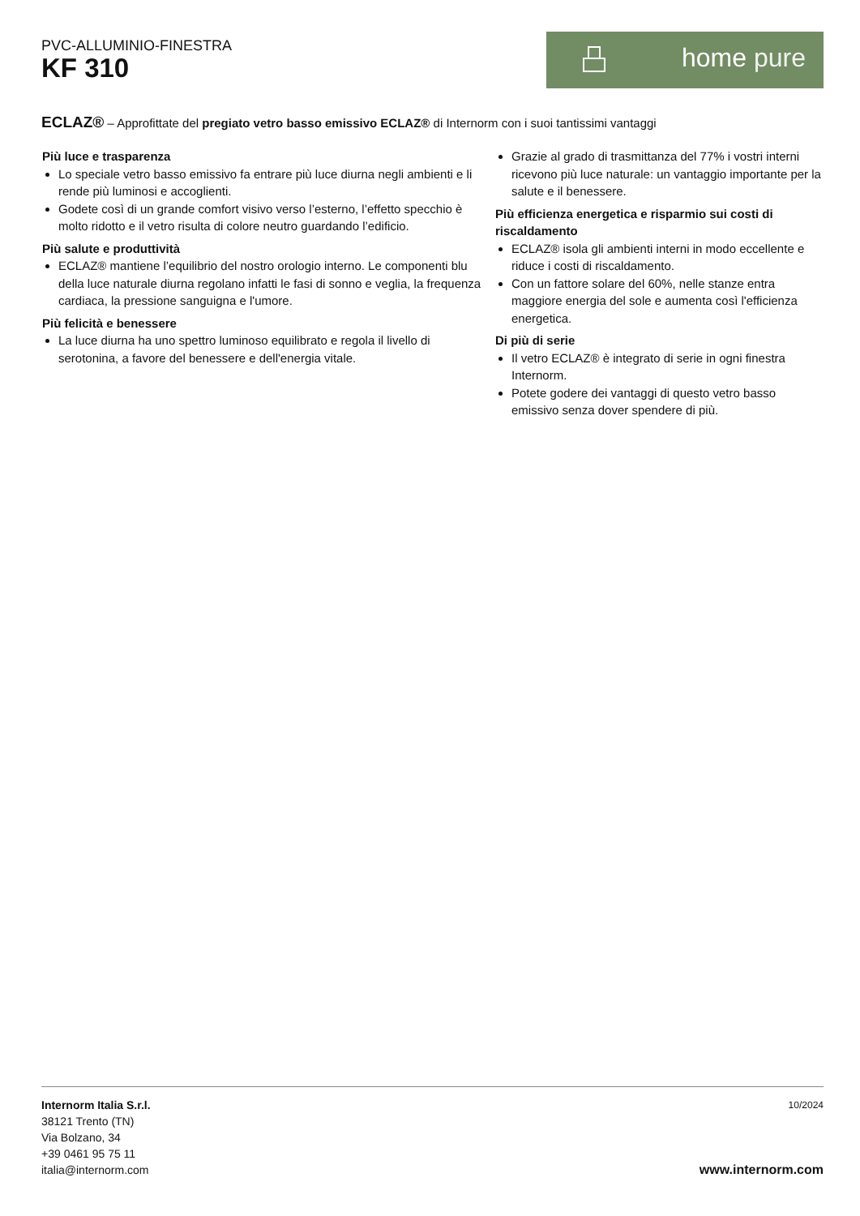PVC-ALLUMINIO-FINESTRA
KF 310
home pure
ECLAZ® – Approfittate del pregiato vetro basso emissivo ECLAZ® di Internorm con i suoi tantissimi vantaggi
Più luce e trasparenza
Lo speciale vetro basso emissivo fa entrare più luce diurna negli ambienti e li rende più luminosi e accoglienti.
Godete così di un grande comfort visivo verso l’esterno, l’effetto specchio è molto ridotto e il vetro risulta di colore neutro guardando l’edificio.
Più salute e produttività
ECLAZ® mantiene l’equilibrio del nostro orologio interno. Le componenti blu della luce naturale diurna regolano infatti le fasi di sonno e veglia, la frequenza cardiaca, la pressione sanguigna e l'umore.
Più felicità e benessere
La luce diurna ha uno spettro luminoso equilibrato e regola il livello di serotonina, a favore del benessere e dell'energia vitale.
Grazie al grado di trasmittanza del 77% i vostri interni ricevono più luce naturale: un vantaggio importante per la salute e il benessere.
Più efficienza energetica e risparmio sui costi di riscaldamento
ECLAZ® isola gli ambienti interni in modo eccellente e riduce i costi di riscaldamento.
Con un fattore solare del 60%, nelle stanze entra maggiore energia del sole e aumenta così l'efficienza energetica.
Di più di serie
Il vetro ECLAZ® è integrato di serie in ogni finestra Internorm.
Potete godere dei vantaggi di questo vetro basso emissivo senza dover spendere di più.
Internorm Italia S.r.l.
38121 Trento (TN)
Via Bolzano, 34
+39 0461 95 75 11
italia@internorm.com
10/2024
www.internorm.com